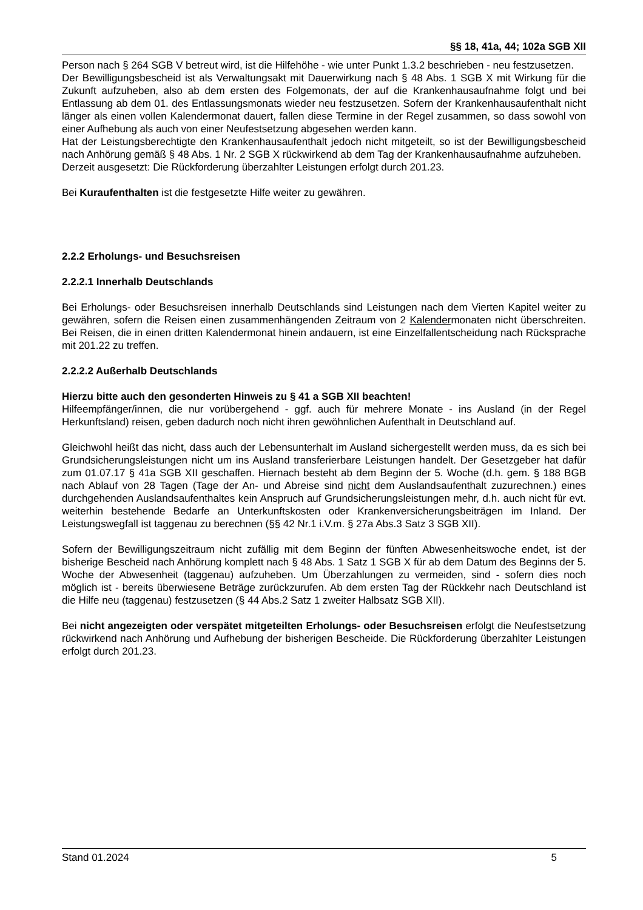§§ 18, 41a, 44; 102a SGB XII
Person nach § 264 SGB V betreut wird, ist die Hilfehöhe - wie unter Punkt 1.3.2 beschrieben - neu festzusetzen.
Der Bewilligungsbescheid ist als Verwaltungsakt mit Dauerwirkung nach § 48 Abs. 1 SGB X mit Wirkung für die Zukunft aufzuheben, also ab dem ersten des Folgemonats, der auf die Krankenhausaufnahme folgt und bei Entlassung ab dem 01. des Entlassungsmonats wieder neu festzusetzen. Sofern der Krankenhausaufenthalt nicht länger als einen vollen Kalendermonat dauert, fallen diese Termine in der Regel zusammen, so dass sowohl von einer Aufhebung als auch von einer Neufestsetzung abgesehen werden kann.
Hat der Leistungsberechtigte den Krankenhausaufenthalt jedoch nicht mitgeteilt, so ist der Bewilligungsbescheid nach Anhörung gemäß § 48 Abs. 1 Nr. 2 SGB X rückwirkend ab dem Tag der Krankenhausaufnahme aufzuheben.
Derzeit ausgesetzt: Die Rückforderung überzahlter Leistungen erfolgt durch 201.23.
Bei Kuraufenthalten ist die festgesetzte Hilfe weiter zu gewähren.
2.2.2 Erholungs- und Besuchsreisen
2.2.2.1 Innerhalb Deutschlands
Bei Erholungs- oder Besuchsreisen innerhalb Deutschlands sind Leistungen nach dem Vierten Kapitel weiter zu gewähren, sofern die Reisen einen zusammenhängenden Zeitraum von 2 Kalendermonaten nicht überschreiten. Bei Reisen, die in einen dritten Kalendermonat hinein andauern, ist eine Einzelfallentscheidung nach Rücksprache mit 201.22 zu treffen.
2.2.2.2 Außerhalb Deutschlands
Hierzu bitte auch den gesonderten Hinweis zu § 41 a SGB XII beachten!
Hilfeempfänger/innen, die nur vorübergehend - ggf. auch für mehrere Monate - ins Ausland (in der Regel Herkunftsland) reisen, geben dadurch noch nicht ihren gewöhnlichen Aufenthalt in Deutschland auf.
Gleichwohl heißt das nicht, dass auch der Lebensunterhalt im Ausland sichergestellt werden muss, da es sich bei Grundsicherungsleistungen nicht um ins Ausland transferierbare Leistungen handelt. Der Gesetzgeber hat dafür zum 01.07.17 § 41a SGB XII geschaffen. Hiernach besteht ab dem Beginn der 5. Woche (d.h. gem. § 188 BGB nach Ablauf von 28 Tagen (Tage der An- und Abreise sind nicht dem Auslandsaufenthalt zuzurechnen.) eines durchgehenden Auslandsaufenthaltes kein Anspruch auf Grundsicherungsleistungen mehr, d.h. auch nicht für evt. weiterhin bestehende Bedarfe an Unterkunftskosten oder Krankenversicherungsbeiträgen im Inland. Der Leistungswegfall ist taggenau zu berechnen (§§ 42 Nr.1 i.V.m. § 27a Abs.3 Satz 3 SGB XII).
Sofern der Bewilligungszeitraum nicht zufällig mit dem Beginn der fünften Abwesenheitswoche endet, ist der bisherige Bescheid nach Anhörung komplett nach § 48 Abs. 1 Satz 1 SGB X für ab dem Datum des Beginns der 5. Woche der Abwesenheit (taggenau) aufzuheben. Um Überzahlungen zu vermeiden, sind - sofern dies noch möglich ist - bereits überwiesene Beträge zurückzurufen. Ab dem ersten Tag der Rückkehr nach Deutschland ist die Hilfe neu (taggenau) festzusetzen (§ 44 Abs.2 Satz 1 zweiter Halbsatz SGB XII).
Bei nicht angezeigten oder verspätet mitgeteilten Erholungs- oder Besuchsreisen erfolgt die Neufestsetzung rückwirkend nach Anhörung und Aufhebung der bisherigen Bescheide. Die Rückforderung überzahlter Leistungen erfolgt durch 201.23.
Stand 01.2024 5